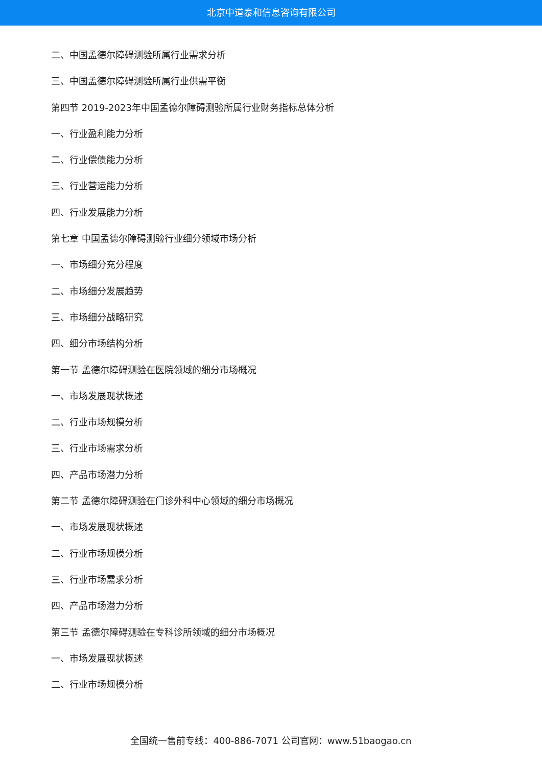北京中道泰和信息咨询有限公司
二、中国孟德尔障碍测验所属行业需求分析
三、中国孟德尔障碍测验所属行业供需平衡
第四节 2019-2023年中国孟德尔障碍测验所属行业财务指标总体分析
一、行业盈利能力分析
二、行业偿债能力分析
三、行业营运能力分析
四、行业发展能力分析
第七章 中国孟德尔障碍测验行业细分领域市场分析
一、市场细分充分程度
二、市场细分发展趋势
三、市场细分战略研究
四、细分市场结构分析
第一节 孟德尔障碍测验在医院领域的细分市场概况
一、市场发展现状概述
二、行业市场规模分析
三、行业市场需求分析
四、产品市场潜力分析
第二节 孟德尔障碍测验在门诊外科中心领域的细分市场概况
一、市场发展现状概述
二、行业市场规模分析
三、行业市场需求分析
四、产品市场潜力分析
第三节 孟德尔障碍测验在专科诊所领域的细分市场概况
一、市场发展现状概述
二、行业市场规模分析
全国统一售前专线：400-886-7071 公司官网：www.51baogao.cn